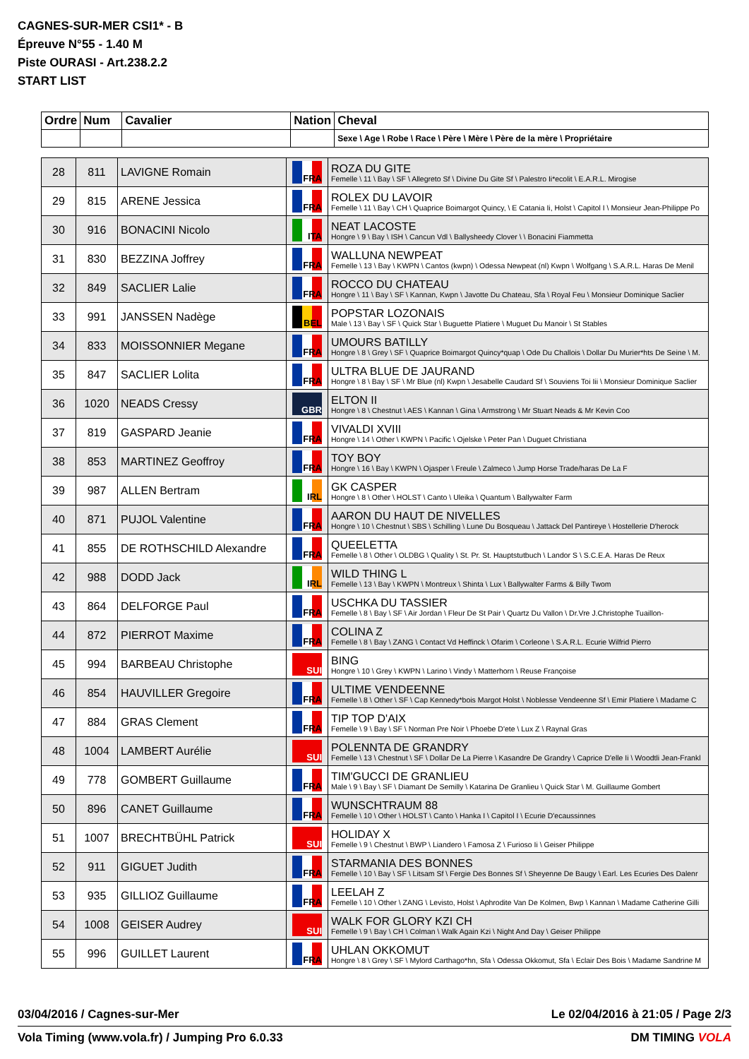CAGNES-SUR-MER CSI1* - B
Épreuve N°55 - 1.40 M
Piste OURASI - Art.238.2.2
START LIST
| Ordre | Num | Cavalier | Nation | Cheval |
| --- | --- | --- | --- | --- |
| | | | | Sexe \ Age \ Robe \ Race \ Père \ Mère \ Père de la mère \ Propriétaire |
| 28 | 811 | LAVIGNE Romain | FRA | ROZA DU GITE Femelle \ 11 \ Bay \ SF \ Allegreto Sf \ Divine Du Gite Sf \ Palestro Ii*ecolit \ E.A.R.L. Mirogise |
| 29 | 815 | ARENE Jessica | FRA | ROLEX DU LAVOIR Femelle \ 11 \ Bay \ CH \ Quaprice Boimargot Quincy, \ E Catania Ii, Holst \ Capitol I \ Monsieur Jean-Philippe Po |
| 30 | 916 | BONACINI Nicolo | ITA | NEAT LACOSTE Hongre \ 9 \ Bay \ ISH \ Cancun Vdl \ Ballysheedy Clover \ \ Bonacini Fiammetta |
| 31 | 830 | BEZZINA Joffrey | FRA | WALLUNA NEWPEAT Femelle \ 13 \ Bay \ KWPN \ Cantos (kwpn) \ Odessa Newpeat (nl) Kwpn \ Wolfgang \ S.A.R.L. Haras De Menil |
| 32 | 849 | SACLIER Lalie | FRA | ROCCO DU CHATEAU Hongre \ 11 \ Bay \ SF \ Kannan, Kwpn \ Javotte Du Chateau, Sfa \ Royal Feu \ Monsieur Dominique Saclier |
| 33 | 991 | JANSSEN Nadège | BEL | POPSTAR LOZONAIS Male \ 13 \ Bay \ SF \ Quick Star \ Buguette Platiere \ Muguet Du Manoir \ St Stables |
| 34 | 833 | MOISSONNIER Megane | FRA | UMOURS BATILLY Hongre \ 8 \ Grey \ SF \ Quaprice Boimargot Quincy*quap \ Ode Du Challois \ Dollar Du Murier*hts De Seine \ M. |
| 35 | 847 | SACLIER Lolita | FRA | ULTRA BLUE DE JAURAND Hongre \ 8 \ Bay \ SF \ Mr Blue (nl) Kwpn \ Jesabelle Caudard Sf \ Souviens Toi Iii \ Monsieur Dominique Saclier |
| 36 | 1020 | NEADS Cressy | GBR | ELTON II Hongre \ 8 \ Chestnut \ AES \ Kannan \ Gina \ Armstrong \ Mr Stuart Neads & Mr Kevin Coo |
| 37 | 819 | GASPARD Jeanie | FRA | VIVALDI XVIII Hongre \ 14 \ Other \ KWPN \ Pacific \ Ojelske \ Peter Pan \ Duguet Christiana |
| 38 | 853 | MARTINEZ Geoffroy | FRA | TOY BOY Hongre \ 16 \ Bay \ KWPN \ Ojasper \ Freule \ Zalmeco \ Jump Horse Trade/haras De La F |
| 39 | 987 | ALLEN Bertram | IRL | GK CASPER Hongre \ 8 \ Other \ HOLST \ Canto \ Uleika \ Quantum \ Ballywalter Farm |
| 40 | 871 | PUJOL Valentine | FRA | AARON DU HAUT DE NIVELLES Hongre \ 10 \ Chestnut \ SBS \ Schilling \ Lune Du Bosqueau \ Jattack Del Pantireye \ Hostellerie D'herock |
| 41 | 855 | DE ROTHSCHILD Alexandre | FRA | QUEELETTA Femelle \ 8 \ Other \ OLDBG \ Quality \ St. Pr. St. Hauptstutbuch \ Landor S \ S.C.E.A. Haras De Reux |
| 42 | 988 | DODD Jack | IRL | WILD THING L Femelle \ 13 \ Bay \ KWPN \ Montreux \ Shinta \ Lux \ Ballywalter Farms & Billy Twom |
| 43 | 864 | DELFORGE Paul | FRA | USCHKA DU TASSIER Femelle \ 8 \ Bay \ SF \ Air Jordan \ Fleur De St Pair \ Quartz Du Vallon \ Dr.Vre J.Christophe Tuaillon- |
| 44 | 872 | PIERROT Maxime | FRA | COLINA Z Femelle \ 8 \ Bay \ ZANG \ Contact Vd Heffinck \ Ofarim \ Corleone \ S.A.R.L. Ecurie Wilfrid Pierro |
| 45 | 994 | BARBEAU Christophe | SUI | BING Hongre \ 10 \ Grey \ KWPN \ Larino \ Vindy \ Matterhorn \ Reuse Françoise |
| 46 | 854 | HAUVILLER Gregoire | FRA | ULTIME VENDEENNE Femelle \ 8 \ Other \ SF \ Cap Kennedy*bois Margot Holst \ Noblesse Vendeenne Sf \ Emir Platiere \ Madame C |
| 47 | 884 | GRAS Clement | FRA | TIP TOP D'AIX Femelle \ 9 \ Bay \ SF \ Norman Pre Noir \ Phoebe D'ete \ Lux Z \ Raynal Gras |
| 48 | 1004 | LAMBERT Aurélie | SUI | POLENNTA DE GRANDRY Femelle \ 13 \ Chestnut \ SF \ Dollar De La Pierre \ Kasandre De Grandry \ Caprice D'elle Ii \ Woodtli Jean-Frankl |
| 49 | 778 | GOMBERT Guillaume | FRA | TIM'GUCCI DE GRANLIEU Male \ 9 \ Bay \ SF \ Diamant De Semilly \ Katarina De Granlieu \ Quick Star \ M. Guillaume Gombert |
| 50 | 896 | CANET Guillaume | FRA | WUNSCHTRAUM 88 Femelle \ 10 \ Other \ HOLST \ Canto \ Hanka I \ Capitol I \ Ecurie D'ecaussinnes |
| 51 | 1007 | BRECHTBÜHL Patrick | SUI | HOLIDAY X Femelle \ 9 \ Chestnut \ BWP \ Liandero \ Famosa Z \ Furioso Ii \ Geiser Philippe |
| 52 | 911 | GIGUET Judith | FRA | STARMANIA DES BONNES Femelle \ 10 \ Bay \ SF \ Litsam Sf \ Fergie Des Bonnes Sf \ Sheyenne De Baugy \ Earl. Les Ecuries Des Dalenr |
| 53 | 935 | GILLIOZ Guillaume | FRA | LEELAH Z Femelle \ 10 \ Other \ ZANG \ Levisto, Holst \ Aphrodite Van De Kolmen, Bwp \ Kannan \ Madame Catherine Gilli |
| 54 | 1008 | GEISER Audrey | SUI | WALK FOR GLORY KZI CH Femelle \ 9 \ Bay \ CH \ Colman \ Walk Again Kzi \ Night And Day \ Geiser Philippe |
| 55 | 996 | GUILLET Laurent | FRA | UHLAN OKKOMUT Hongre \ 8 \ Grey \ SF \ Mylord Carthago*hn, Sfa \ Odessa Okkomut, Sfa \ Eclair Des Bois \ Madame Sandrine M |
03/04/2016 / Cagnes-sur-Mer Le 02/04/2016 à 21:05 / Page 2/3
Vola Timing (www.vola.fr) / Jumping Pro 6.0.33 DM TIMING VOLA